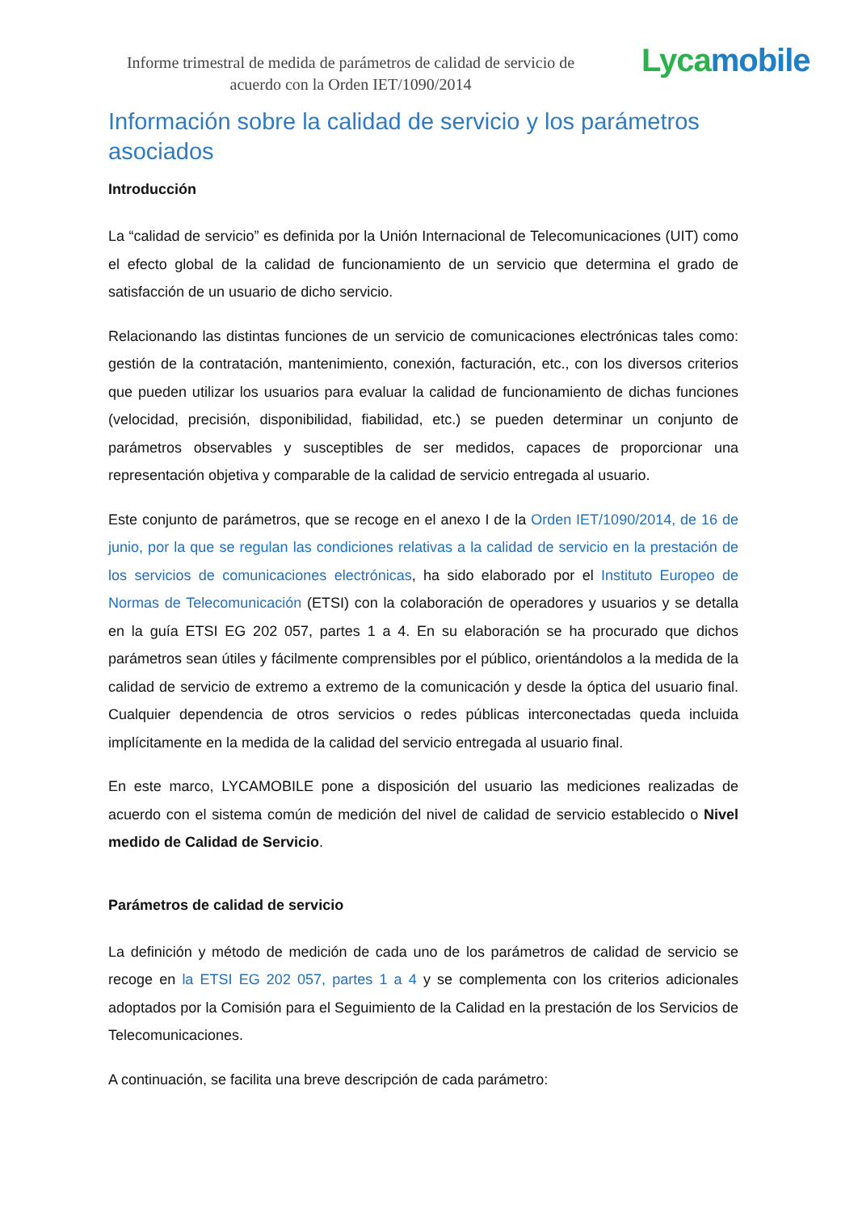Informe trimestral de medida de parámetros de calidad de servicio de acuerdo con la Orden IET/1090/2014
Lycamobile
Información sobre la calidad de servicio y los parámetros asociados
Introducción
La “calidad de servicio” es definida por la Unión Internacional de Telecomunicaciones (UIT) como el efecto global de la calidad de funcionamiento de un servicio que determina el grado de satisfacción de un usuario de dicho servicio.
Relacionando las distintas funciones de un servicio de comunicaciones electrónicas tales como: gestión de la contratación, mantenimiento, conexión, facturación, etc., con los diversos criterios que pueden utilizar los usuarios para evaluar la calidad de funcionamiento de dichas funciones (velocidad, precisión, disponibilidad, fiabilidad, etc.) se pueden determinar un conjunto de parámetros observables y susceptibles de ser medidos, capaces de proporcionar una representación objetiva y comparable de la calidad de servicio entregada al usuario.
Este conjunto de parámetros, que se recoge en el anexo I de la Orden IET/1090/2014, de 16 de junio, por la que se regulan las condiciones relativas a la calidad de servicio en la prestación de los servicios de comunicaciones electrónicas, ha sido elaborado por el Instituto Europeo de Normas de Telecomunicación (ETSI) con la colaboración de operadores y usuarios y se detalla en la guía ETSI EG 202 057, partes 1 a 4. En su elaboración se ha procurado que dichos parámetros sean útiles y fácilmente comprensibles por el público, orientándolos a la medida de la calidad de servicio de extremo a extremo de la comunicación y desde la óptica del usuario final. Cualquier dependencia de otros servicios o redes públicas interconectadas queda incluida implícitamente en la medida de la calidad del servicio entregada al usuario final.
En este marco, LYCAMOBILE pone a disposición del usuario las mediciones realizadas de acuerdo con el sistema común de medición del nivel de calidad de servicio establecido o Nivel medido de Calidad de Servicio.
Parámetros de calidad de servicio
La definición y método de medición de cada uno de los parámetros de calidad de servicio se recoge en la ETSI EG 202 057, partes 1 a 4 y se complementa con los criterios adicionales adoptados por la Comisión para el Seguimiento de la Calidad en la prestación de los Servicios de Telecomunicaciones.
A continuación, se facilita una breve descripción de cada parámetro: